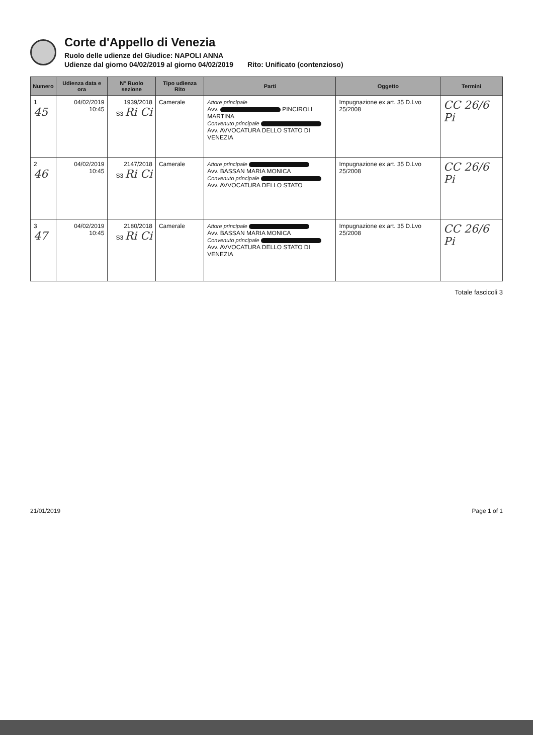Corte d'Appello di Venezia
Ruolo delle udienze del Giudice: NAPOLI ANNA
Udienze dal giorno 04/02/2019 al giorno 04/02/2019 Rito: Unificato (contenzioso)
| Numero | Udienza data e ora | N° Ruolo sezione | Tipo udienza Rito | Parti | Oggetto | Termini |
| --- | --- | --- | --- | --- | --- | --- |
| 1 45 | 04/02/2019 10:45 | 1939/2018 S3 Ri Ci | Camerale | Attore principale Avv. PINCIROLI MARTINA Convenuto principale Avv. AVVOCATURA DELLO STATO DI VENEZIA | Impugnazione ex art. 35 D.Lvo 25/2008 | CC 26/6 Pi |
| 2 46 | 04/02/2019 10:45 | 2147/2018 S3 Ri Ci | Camerale | Attore principale Avv. BASSAN MARIA MONICA Convenuto principale Avv. AVVOCATURA DELLO STATO | Impugnazione ex art. 35 D.Lvo 25/2008 | CC 26/6 Pi |
| 3 47 | 04/02/2019 10:45 | 2180/2018 S3 Ri Ci | Camerale | Attore principale Avv. BASSAN MARIA MONICA Convenuto principale Avv. AVVOCATURA DELLO STATO DI VENEZIA | Impugnazione ex art. 35 D.Lvo 25/2008 | CC 26/6 Pi |
Totale fascicoli 3
21/01/2019 Page 1 of 1